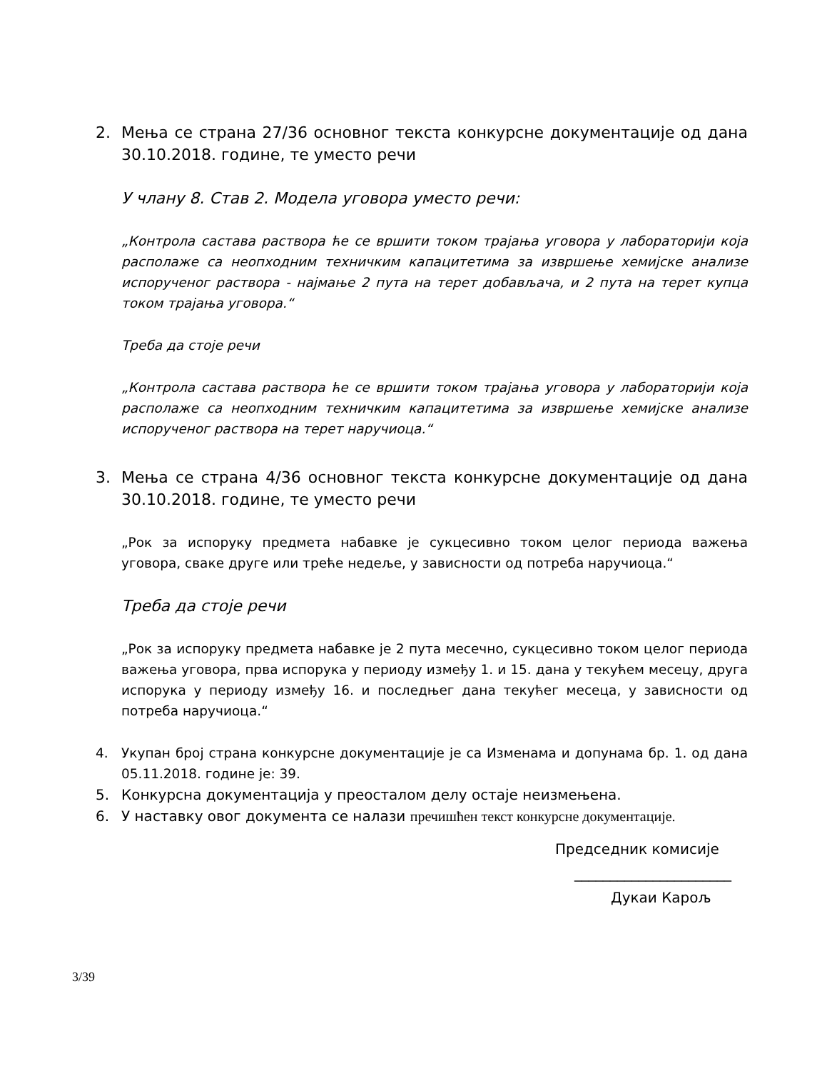2. Мења се страна 27/36 основног текста конкурсне документације од дана 30.10.2018. године, те уместо речи
У члану 8. Став 2. Модела уговора уместо речи:
„Контрола састава раствора ће се вршити током трајања уговора у лабораторији која располаже са неопходним техничким капацитетима за извршење хемијске анализе испорученог раствора - најмање 2 пута на терет добављача, и 2 пута на терет купца током трајања уговора.“
Треба да стоје речи
„Контрола састава раствора ће се вршити током трајања уговора у лабораторији која располаже са неопходним техничким капацитетима за извршење хемијске анализе испорученог раствора на терет наручиоца.“
3. Мења се страна 4/36 основног текста конкурсне документације од дана 30.10.2018. године, те уместо речи
„Рок за испоруку предмета набавке је сукцесивно током целог периода важења уговора, сваке друге или треће недеље, у зависности од потреба наручиоца.“
Треба да стоје речи
„Рок за испоруку предмета набавке је 2 пута месечно, сукцесивно током целог периода важења уговора, прва испорука у периоду између 1. и 15. дана у текућем месецу, друга испорука у периоду између 16. и последњег дана текућег месеца, у зависности од потреба наручиоца.“
4. Укупан број страна конкурсне документације је са Изменама и допунама бр. 1. од дана 05.11.2018. године је: 39.
5. Конкурсна документација у преосталом делу остаје неизмењена.
6. У наставку овог документа се налази пречишћен текст конкурсне документације.
Председник комисије
______________________
Дукаи Карољ
3/39